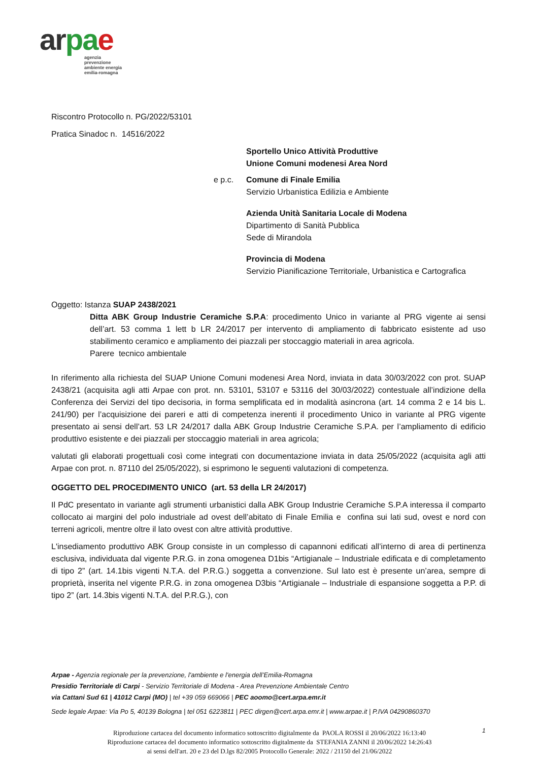ar pae
agenzia
prevenzione
ambiente energia
emilia-romagna
Riscontro Protocollo n. PG/2022/53101
Pratica Sinadoc n. 14516/2022
Sportello Unico Attività Produttive
Unione Comuni modenesi Area Nord
e p.c. Comune di Finale Emilia
Servizio Urbanistica Edilizia e Ambiente
Azienda Unità Sanitaria Locale di Modena
Dipartimento di Sanità Pubblica
Sede di Mirandola
Provincia di Modena
Servizio Pianificazione Territoriale, Urbanistica e Cartografica
Oggetto: Istanza SUAP 2438/2021
Ditta ABK Group Industrie Ceramiche S.P.A: procedimento Unico in variante al PRG vigente ai sensi dell’art. 53 comma 1 lett b LR 24/2017 per intervento di ampliamento di fabbricato esistente ad uso stabilimento ceramico e ampliamento dei piazzali per stoccaggio materiali in area agricola.
Parere tecnico ambientale
In riferimento alla richiesta del SUAP Unione Comuni modenesi Area Nord, inviata in data 30/03/2022 con prot. SUAP 2438/21 (acquisita agli atti Arpae con prot. nn. 53101, 53107 e 53116 del 30/03/2022) contestuale all’indizione della Conferenza dei Servizi del tipo decisoria, in forma semplificata ed in modalità asincrona (art. 14 comma 2 e 14 bis L. 241/90) per l’acquisizione dei pareri e atti di competenza inerenti il procedimento Unico in variante al PRG vigente presentato ai sensi dell’art. 53 LR 24/2017 dalla ABK Group Industrie Ceramiche S.P.A. per l’ampliamento di edificio produttivo esistente e dei piazzali per stoccaggio materiali in area agricola;
valutati gli elaborati progettuali così come integrati con documentazione inviata in data 25/05/2022 (acquisita agli atti Arpae con prot. n. 87110 del 25/05/2022), si esprimono le seguenti valutazioni di competenza.
OGGETTO DEL PROCEDIMENTO UNICO (art. 53 della LR 24/2017)
Il PdC presentato in variante agli strumenti urbanistici dalla ABK Group Industrie Ceramiche S.P.A interessa il comparto collocato ai margini del polo industriale ad ovest dell’abitato di Finale Emilia e confina sui lati sud, ovest e nord con terreni agricoli, mentre oltre il lato ovest con altre attività produttive.
L'insediamento produttivo ABK Group consiste in un complesso di capannoni edificati all’interno di area di pertinenza esclusiva, individuata dal vigente P.R.G. in zona omogenea D1bis “Artigianale – Industriale edificata e di completamento di tipo 2” (art. 14.1bis vigenti N.T.A. del P.R.G.) soggetta a convenzione. Sul lato est è presente un’area, sempre di proprietà, inserita nel vigente P.R.G. in zona omogenea D3bis “Artigianale – Industriale di espansione soggetta a P.P. di tipo 2” (art. 14.3bis vigenti N.T.A. del P.R.G.), con
Arpae - Agenzia regionale per la prevenzione, l'ambiente e l'energia dell’Emilia-Romagna
Presidio Territoriale di Carpi - Servizio Territoriale di Modena - Area Prevenzione Ambientale Centro
via Cattani Sud 61 | 41012 Carpi (MO) | tel +39 059 669066 | PEC aoomo@cert.arpa.emr.it
Sede legale Arpae: Via Po 5, 40139 Bologna | tel 051 6223811 | PEC dirgen@cert.arpa.emr.it | www.arpae.it | P.IVA 04290860370
1
Riproduzione cartacea del documento informatico sottoscritto digitalmente da PAOLA ROSSI il 20/06/2022 16:13:40
Riproduzione cartacea del documento informatico sottoscritto digitalmente da STEFANIA ZANNI il 20/06/2022 14:26:43
ai sensi dell'art. 20 e 23 del D.lgs 82/2005 Protocollo Generale: 2022 / 21150 del 21/06/2022